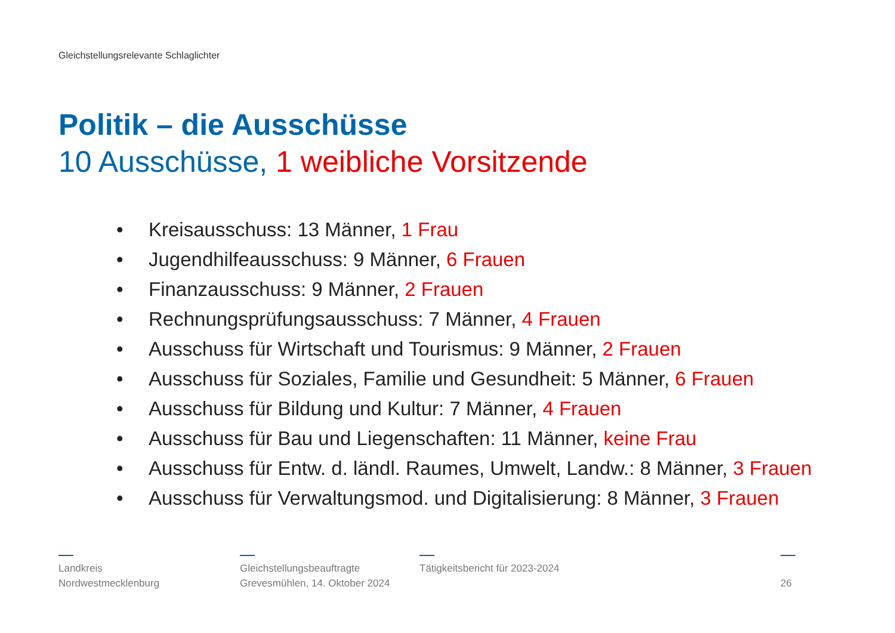Gleichstellungsrelevante Schlaglichter
Politik – die Ausschüsse
10 Ausschüsse, 1 weibliche Vorsitzende
• Kreisausschuss: 13 Männer, 1 Frau
• Jugendhilfeausschuss: 9 Männer, 6 Frauen
• Finanzausschuss: 9 Männer, 2 Frauen
• Rechnungsprüfungsausschuss: 7 Männer, 4 Frauen
• Ausschuss für Wirtschaft und Tourismus: 9 Männer, 2 Frauen
• Ausschuss für Soziales, Familie und Gesundheit: 5 Männer, 6 Frauen
• Ausschuss für Bildung und Kultur: 7 Männer, 4 Frauen
• Ausschuss für Bau und Liegenschaften: 11 Männer, keine Frau
• Ausschuss für Entw. d. ländl. Raumes, Umwelt, Landw.: 8 Männer, 3 Frauen
• Ausschuss für Verwaltungsmod. und Digitalisierung: 8 Männer, 3 Frauen
Landkreis
Nordwestmecklenburg
Gleichstellungsbeauftragte
Grevesmühlen, 14. Oktober 2024
Tätigkeitsbericht für 2023-2024
26